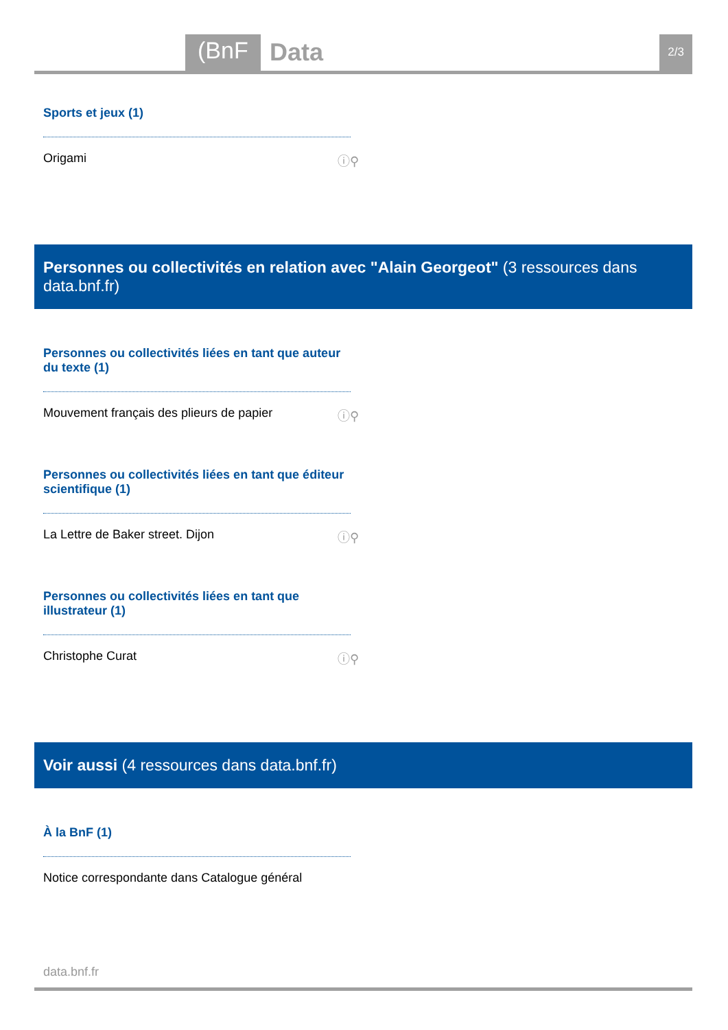(BnF Data 2/3
Sports et jeux (1)
Origami ⓘ⚲
Personnes ou collectivités en relation avec "Alain Georgeot" (3 ressources dans data.bnf.fr)
Personnes ou collectivités liées en tant que auteur du texte (1)
Mouvement français des plieurs de papier ⓘ⚲
Personnes ou collectivités liées en tant que éditeur scientifique (1)
La Lettre de Baker street. Dijon ⓘ⚲
Personnes ou collectivités liées en tant que illustrateur (1)
Christophe Curat ⓘ⚲
Voir aussi (4 ressources dans data.bnf.fr)
À la BnF (1)
Notice correspondante dans Catalogue général
data.bnf.fr